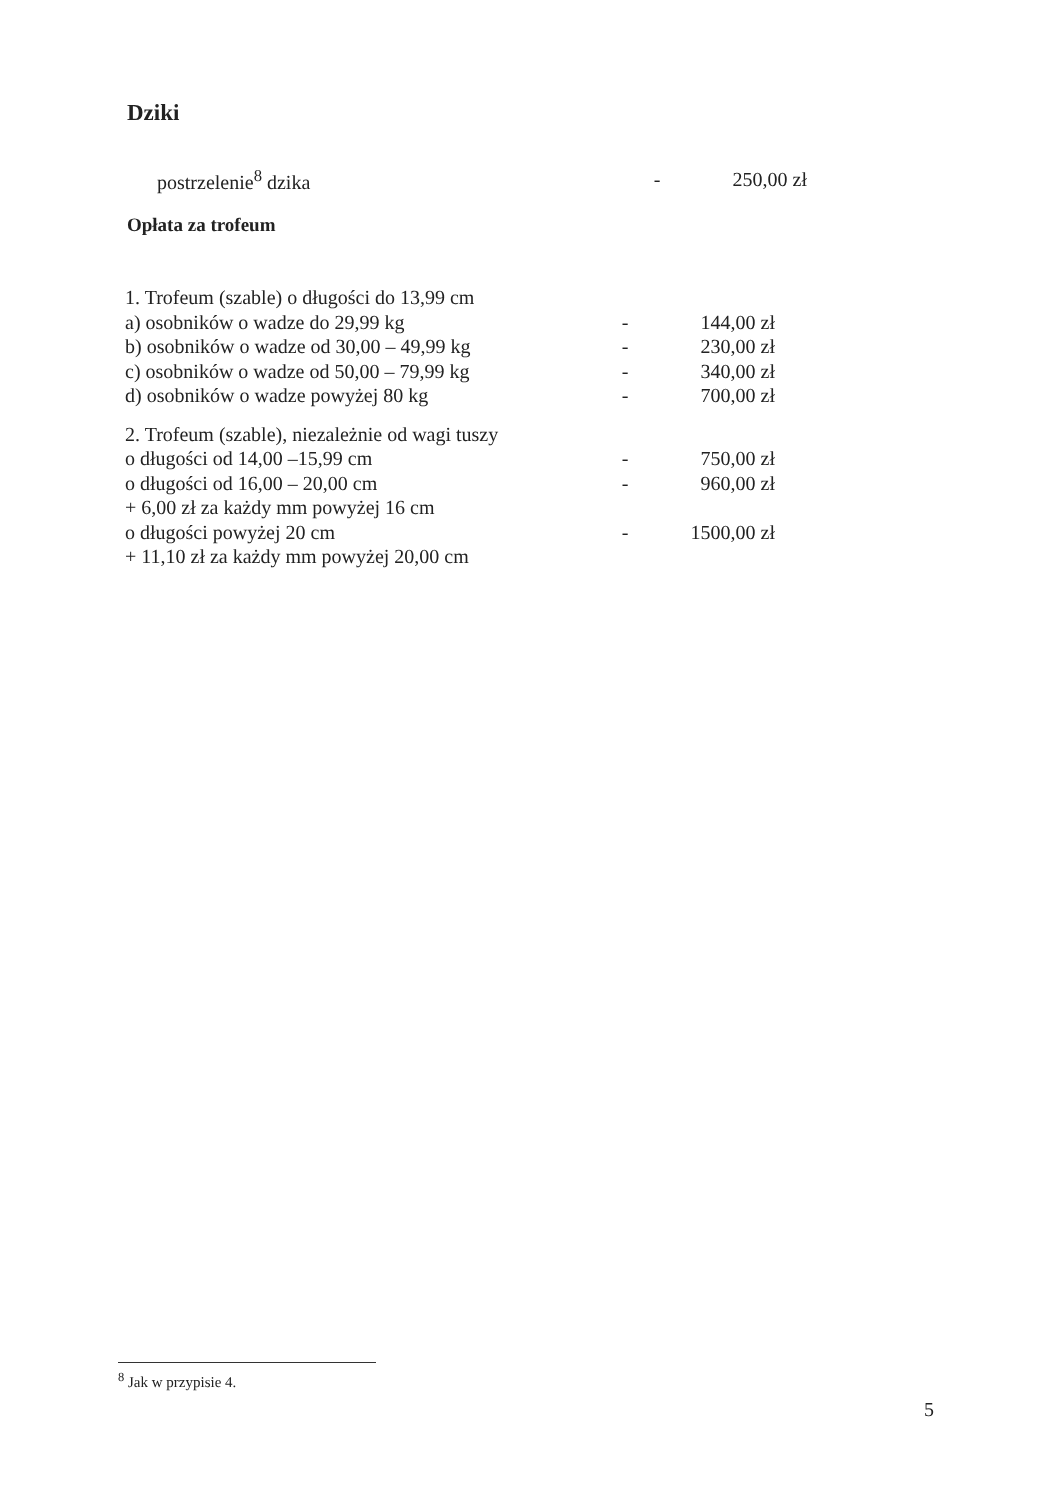Dziki
| postrzelenie<sup>8</sup> dzika | - | 250,00 zł |
Opłata za trofeum
| 1. Trofeum (szable) o długości do 13,99 cm | | |
| a) osobników o wadze do 29,99 kg | - | 144,00 zł |
| b) osobników o wadze od 30,00 – 49,99 kg | - | 230,00 zł |
| c) osobników o wadze od 50,00 – 79,99 kg | - | 340,00 zł |
| d) osobników o wadze powyżej 80 kg | - | 700,00 zł |
| 2. Trofeum (szable), niezależnie od wagi tuszy | | |
| o długości od 14,00 –15,99 cm | - | 750,00 zł |
| o długości od 16,00 – 20,00 cm | - | 960,00 zł |
| + 6,00 zł za każdy mm powyżej 16 cm | | |
| o długości powyżej 20 cm | - | 1500,00 zł |
| + 11,10 zł za każdy mm powyżej 20,00 cm | | |
<sup>8</sup> Jak w przypisie 4.
5